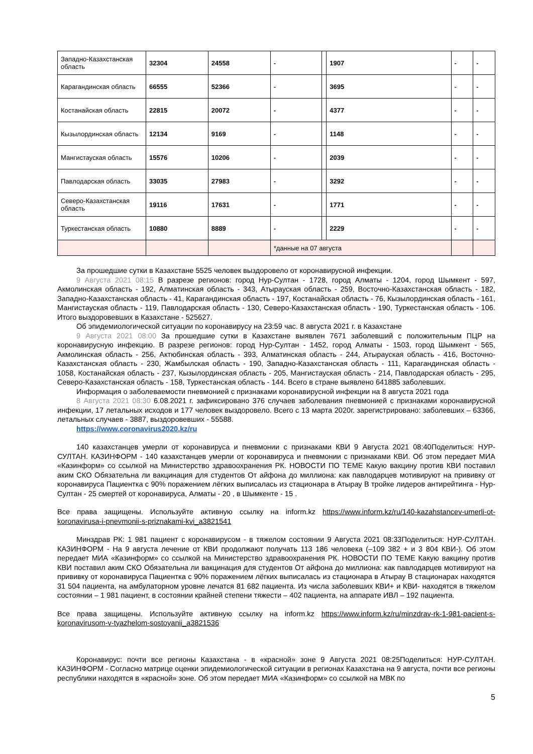| Западно-Казахстанская область | 32304 | 24558 | - | | 1907 | - | - |
| Карагандинская область | 66555 | 52366 | - | | 3695 | - | - |
| Костанайская область | 22815 | 20072 | - | | 4377 | - | - |
| Кызылординская область | 12134 | 9169 | - | | 1148 | - | - |
| Мангистауская область | 15576 | 10206 | - | | 2039 | - | - |
| Павлодарская область | 33035 | 27983 | - | | 3292 | - | - |
| Северо-Казахстанская область | 19116 | 17631 | - | | 1771 | - | - |
| Туркестанская область | 10880 | 8889 | - | | 2229 | - | - |
| | | | *данные на 07 августа | | | | |
За прошедшие сутки в Казахстане 5525 человек выздоровело от коронавирусной инфекции.
9 Августа 2021 08:15 В разрезе регионов: город Нур-Султан - 1728, город Алматы - 1204, город Шымкент - 597, Акмолинская область - 192, Алматинская область - 343, Атырауская область - 259, Восточно-Казахстанская область - 182, Западно-Казахстанская область - 41, Карагандинская область - 197, Костанайская область - 76, Кызылординская область - 161, Мангистауская область - 119, Павлодарская область - 130, Северо-Казахстанская область - 190, Туркестанская область - 106. Итого выздоровевших в Казахстане - 525627.
Об эпидемиологической ситуации по коронавирусу на 23:59 час. 8 августа 2021 г. в Казахстане
9 Августа 2021 08:00 За прошедшие сутки в Казахстане выявлен 7671 заболевший с положительным ПЦР на коронавирусную инфекцию. В разрезе регионов: город Нур-Султан - 1452, город Алматы - 1503, город Шымкент - 565, Акмолинская область - 256, Актюбинская область - 393, Алматинская область - 244, Атырауская область - 416, Восточно-Казахстанская область - 230, Жамбылская область - 190, Западно-Казахстанская область - 111, Карагандинская область - 1058, Костанайская область - 237, Кызылординская область - 205, Мангистауская область - 214, Павлодарская область - 295, Северо-Казахстанская область - 158, Туркестанская область - 144. Всего в стране выявлено 641885 заболевших.
Информация о заболеваемости пневмонией с признаками коронавирусной инфекции на 8 августа 2021 года
8 Августа 2021 08:30 6.08.2021 г. зафиксировано 376 случаев заболевания пневмонией с признаками коронавирусной инфекции, 17 летальных исходов и 177 человек выздоровело. Всего с 13 марта 2020г. зарегистрировано: заболевших – 63366, летальных случаев - 3887, выздоровевших - 55588.
https://www.coronavirus2020.kz/ru
140 казахстанцев умерли от коронавируса и пневмонии с признаками КВИ 9 Августа 2021 08:40Поделиться: НУР-СУЛТАН. КАЗИНФОРМ - 140 казахстанцев умерли от коронавируса и пневмонии с признаками КВИ. Об этом передает МИА «Казинформ» со ссылкой на Министерство здравоохранения РК. НОВОСТИ ПО ТЕМЕ Какую вакцину против КВИ поставил аким СКО Обязательна ли вакцинация для студентов От айфона до миллиона: как павлодарцев мотивируют на прививку от коронавируса Пациентка с 90% поражением лёгких выписалась из стационара в Атырау В тройке лидеров антирейтинга - Нур-Султан - 25 смертей от коронавируса, Алматы - 20 , в Шымкенте - 15 .
Все права защищены. Используйте активную ссылку на inform.kz https://www.inform.kz/ru/140-kazahstancev-umerli-ot-koronavirusa-i-pnevmonii-s-priznakami-kvi_a3821541
Минздрав РК: 1 981 пациент с коронавирусом - в тяжелом состоянии 9 Августа 2021 08:33Поделиться: НУР-СУЛТАН. КАЗИНФОРМ - На 9 августа лечение от КВИ продолжают получать 113 186 человека (–109 382 + и 3 804 КВИ-). Об этом передает МИА «Казинформ» со ссылкой на Министерство здравоохранения РК. НОВОСТИ ПО ТЕМЕ Какую вакцину против КВИ поставил аким СКО Обязательна ли вакцинация для студентов От айфона до миллиона: как павлодарцев мотивируют на прививку от коронавируса Пациентка с 90% поражением лёгких выписалась из стационара в Атырау В стационарах находятся 31 504 пациента, на амбулаторном уровне лечатся 81 682 пациента. Из числа заболевших КВИ+ и КВИ- находятся в тяжелом состоянии – 1 981 пациент, в состоянии крайней степени тяжести – 402 пациента, на аппарате ИВЛ – 192 пациента.
Все права защищены. Используйте активную ссылку на inform.kz https://www.inform.kz/ru/minzdrav-rk-1-981-pacient-s-koronavirusom-v-tyazhelom-sostoyanii_a3821536
Коронавирус: почти все регионы Казахстана - в «красной» зоне 9 Августа 2021 08:25Поделиться: НУР-СУЛТАН. КАЗИНФОРМ - Согласно матрице оценки эпидемиологической ситуации в регионах Казахстана на 9 августа, почти все регионы республики находятся в «красной» зоне. Об этом передает МИА «Казинформ» со ссылкой на МВК по
5